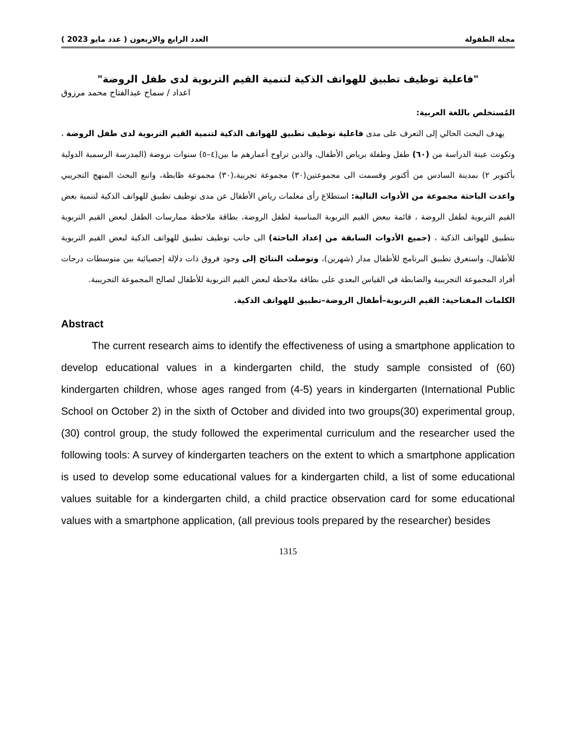مجلة الطفولة العدد الرابع والاربعون ( عدد مايو 2023 )
"فاعلية توظيف تطبيق للهواتف الذكية لتنمية القيم التربوية لدى طفل الروضة"
اعداد / سماح عبدالفتاح محمد مرزوق
المُستخلص باللغة العربية:
يهدف البحث الحالي إلى التعرف على مدى فاعلية توظيف تطبيق للهواتف الذكية لتنمية القيم التربوية لدى طفل الروضة ، وتكونت عينة الدراسة من (٦٠) طفل وطفلة برياض الأطفال، والذين تراوح أعمارهم ما بين(٤–٥) سنوات بروضة (المدرسة الرسمية الدولية بأكتوبر ٢) بمدينة السادس من أكتوبر وقسمت الى مجموعتين(٣٠) مجموعة تجربية،(٣٠) مجموعة ظابطة، واتبع البحث المنهج التجريبي واعدت الباحثة مجموعة من الأدوات التالية: استطلاع رأى معلمات رياض الأطفال عن مدى توظيف تطبيق للهواتف الذكية لتنمية بعض القيم التربوية لطفل الروضة ، قائمة ببعض القيم التربوية المناسبة لطفل الروضة، بطاقة ملاحظة ممارسات الطفل لبعض القيم التربوية بتطبيق للهواتف الذكية ، (جميع الأدوات السابقة من إعداد الباحثة) الى جانب توظيف تطبيق للهواتف الذكية لبعض القيم التربوية للأطفال، واستغرق تطبيق البرنامج للأطفال مدار (شهرين)، وتوصلت النتائج إلى وجود فروق ذات دلإلة إحصيائية بين متوسطات درجات أفراد المجموعة التجريبية والضابطة في القياس البعدي على بطاقة ملاحظة لبعض القيم التربوية للأطفال لصالح المجموعة التجريبية.
الكلمات المفتاحية: القيم التربوية–أطفال الروضة–تطبيق للهواتف الذكية.
Abstract
The current research aims to identify the effectiveness of using a smartphone application to develop educational values in a kindergarten child, the study sample consisted of (60) kindergarten children, whose ages ranged from (4-5) years in kindergarten (International Public School on October 2) in the sixth of October and divided into two groups(30) experimental group, (30) control group, the study followed the experimental curriculum and the researcher used the following tools: A survey of kindergarten teachers on the extent to which a smartphone application is used to develop some educational values for a kindergarten child, a list of some educational values suitable for a kindergarten child, a child practice observation card for some educational values with a smartphone application, (all previous tools prepared by the researcher) besides
1315